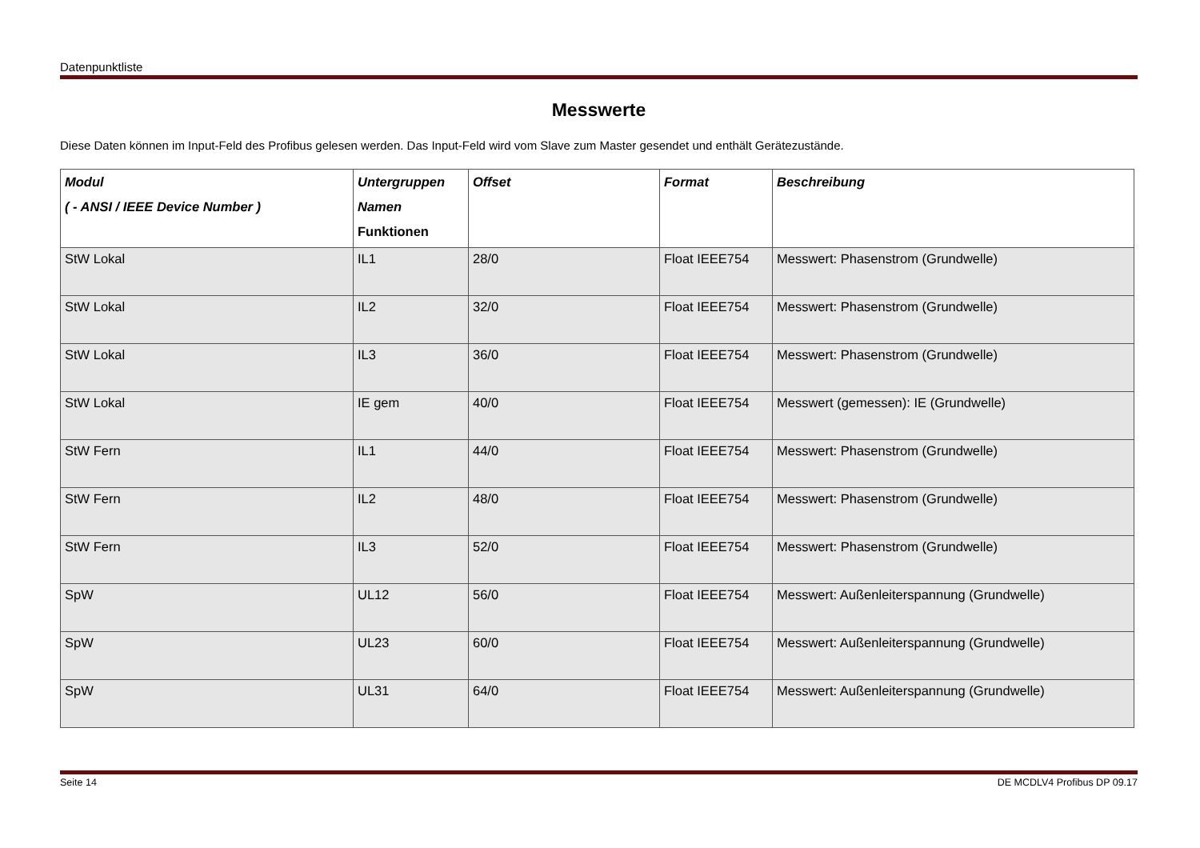Datenpunktliste
Messwerte
Diese Daten können im Input-Feld des Profibus gelesen werden. Das Input-Feld wird vom Slave zum Master gesendet und enthält Gerätezustände.
| Modul ( - ANSI / IEEE Device Number ) | Untergruppen Namen Funktionen | Offset | Format | Beschreibung |
| --- | --- | --- | --- | --- |
| StW Lokal | IL1 | 28/0 | Float IEEE754 | Messwert: Phasenstrom (Grundwelle) |
| StW Lokal | IL2 | 32/0 | Float IEEE754 | Messwert: Phasenstrom (Grundwelle) |
| StW Lokal | IL3 | 36/0 | Float IEEE754 | Messwert: Phasenstrom (Grundwelle) |
| StW Lokal | IE gem | 40/0 | Float IEEE754 | Messwert (gemessen): IE (Grundwelle) |
| StW Fern | IL1 | 44/0 | Float IEEE754 | Messwert: Phasenstrom (Grundwelle) |
| StW Fern | IL2 | 48/0 | Float IEEE754 | Messwert: Phasenstrom (Grundwelle) |
| StW Fern | IL3 | 52/0 | Float IEEE754 | Messwert: Phasenstrom (Grundwelle) |
| SpW | UL12 | 56/0 | Float IEEE754 | Messwert: Außenleiterspannung (Grundwelle) |
| SpW | UL23 | 60/0 | Float IEEE754 | Messwert: Außenleiterspannung (Grundwelle) |
| SpW | UL31 | 64/0 | Float IEEE754 | Messwert: Außenleiterspannung (Grundwelle) |
Seite 14 DE MCDLV4 Profibus DP 09.17